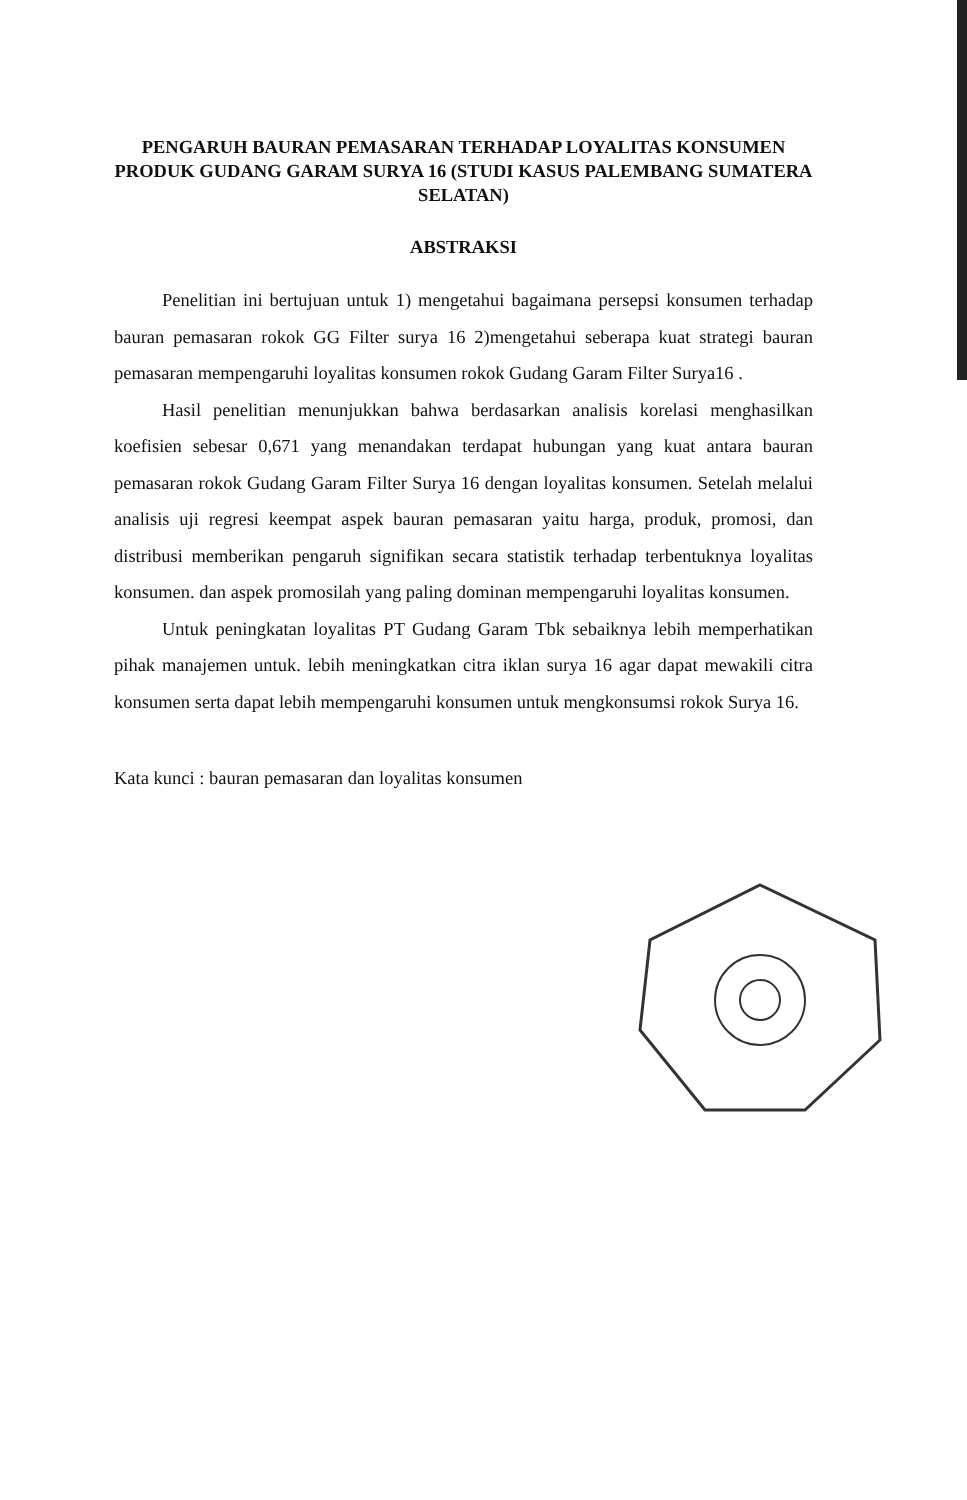PENGARUH BAURAN PEMASARAN TERHADAP LOYALITAS KONSUMEN PRODUK GUDANG GARAM SURYA 16 (STUDI KASUS PALEMBANG SUMATERA SELATAN)
ABSTRAKSI
Penelitian ini bertujuan untuk 1) mengetahui bagaimana persepsi konsumen terhadap bauran pemasaran rokok GG Filter surya 16 2)mengetahui seberapa kuat strategi bauran pemasaran mempengaruhi loyalitas konsumen rokok Gudang Garam Filter Surya16 .
Hasil penelitian menunjukkan bahwa berdasarkan analisis korelasi menghasilkan koefisien sebesar 0,671 yang menandakan terdapat hubungan yang kuat antara bauran pemasaran rokok Gudang Garam Filter Surya 16 dengan loyalitas konsumen. Setelah melalui analisis uji regresi keempat aspek bauran pemasaran yaitu harga, produk, promosi, dan distribusi memberikan pengaruh signifikan secara statistik terhadap terbentuknya loyalitas konsumen. dan aspek promosilah yang paling dominan mempengaruhi loyalitas konsumen.
Untuk peningkatan loyalitas PT Gudang Garam Tbk sebaiknya lebih memperhatikan pihak manajemen untuk. lebih meningkatkan citra iklan surya 16 agar dapat mewakili citra konsumen serta dapat lebih mempengaruhi konsumen untuk mengkonsumsi rokok Surya 16.
Kata kunci : bauran pemasaran dan loyalitas konsumen